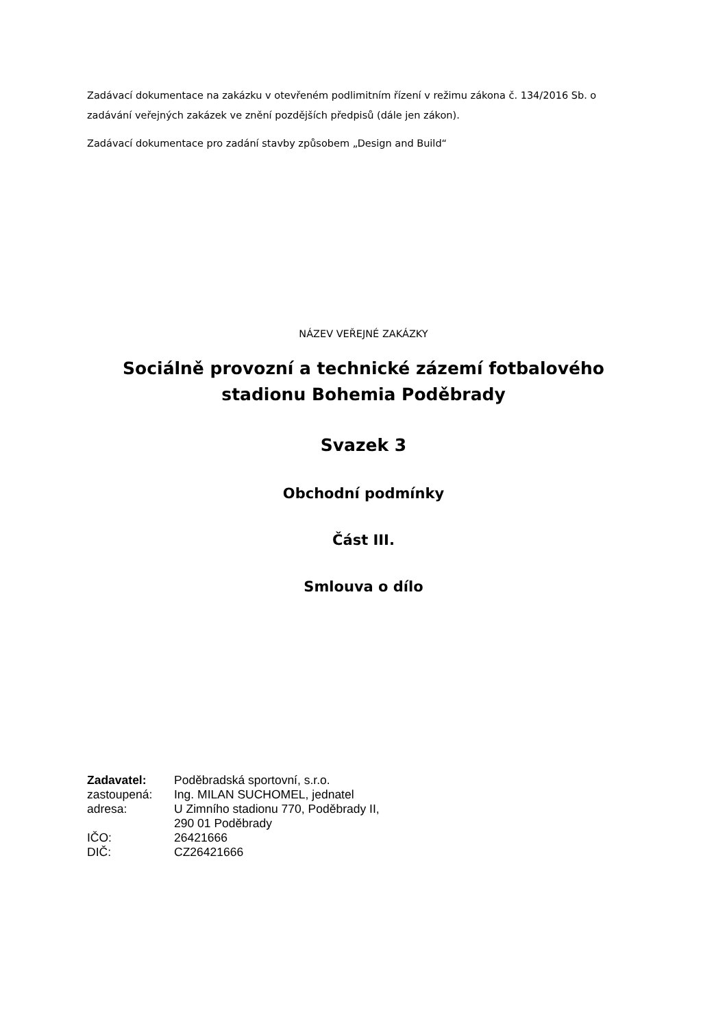Zadávací dokumentace na zakázku v otevřeném podlimitním řízení v režimu zákona č. 134/2016 Sb. o zadávání veřejných zakázek ve znění pozdějších předpisů (dále jen zákon).
Zadávací dokumentace pro zadání stavby způsobem „Design and Build“
NÁZEV VEŘEJNÉ ZAKÁZKY
Sociálně provozní a technické zázemí fotbalového stadionu Bohemia Poděbrady
Svazek 3
Obchodní podmínky
Část III.
Smlouva o dílo
| Zadavatel: | Poděbradská sportovní, s.r.o. |
| zastoupená: | Ing. MILAN SUCHOMEL, jednatel |
| adresa: | U Zimního stadionu 770, Poděbrady II, 290 01 Poděbrady |
| IČO: | 26421666 |
| DIČ: | CZ26421666 |